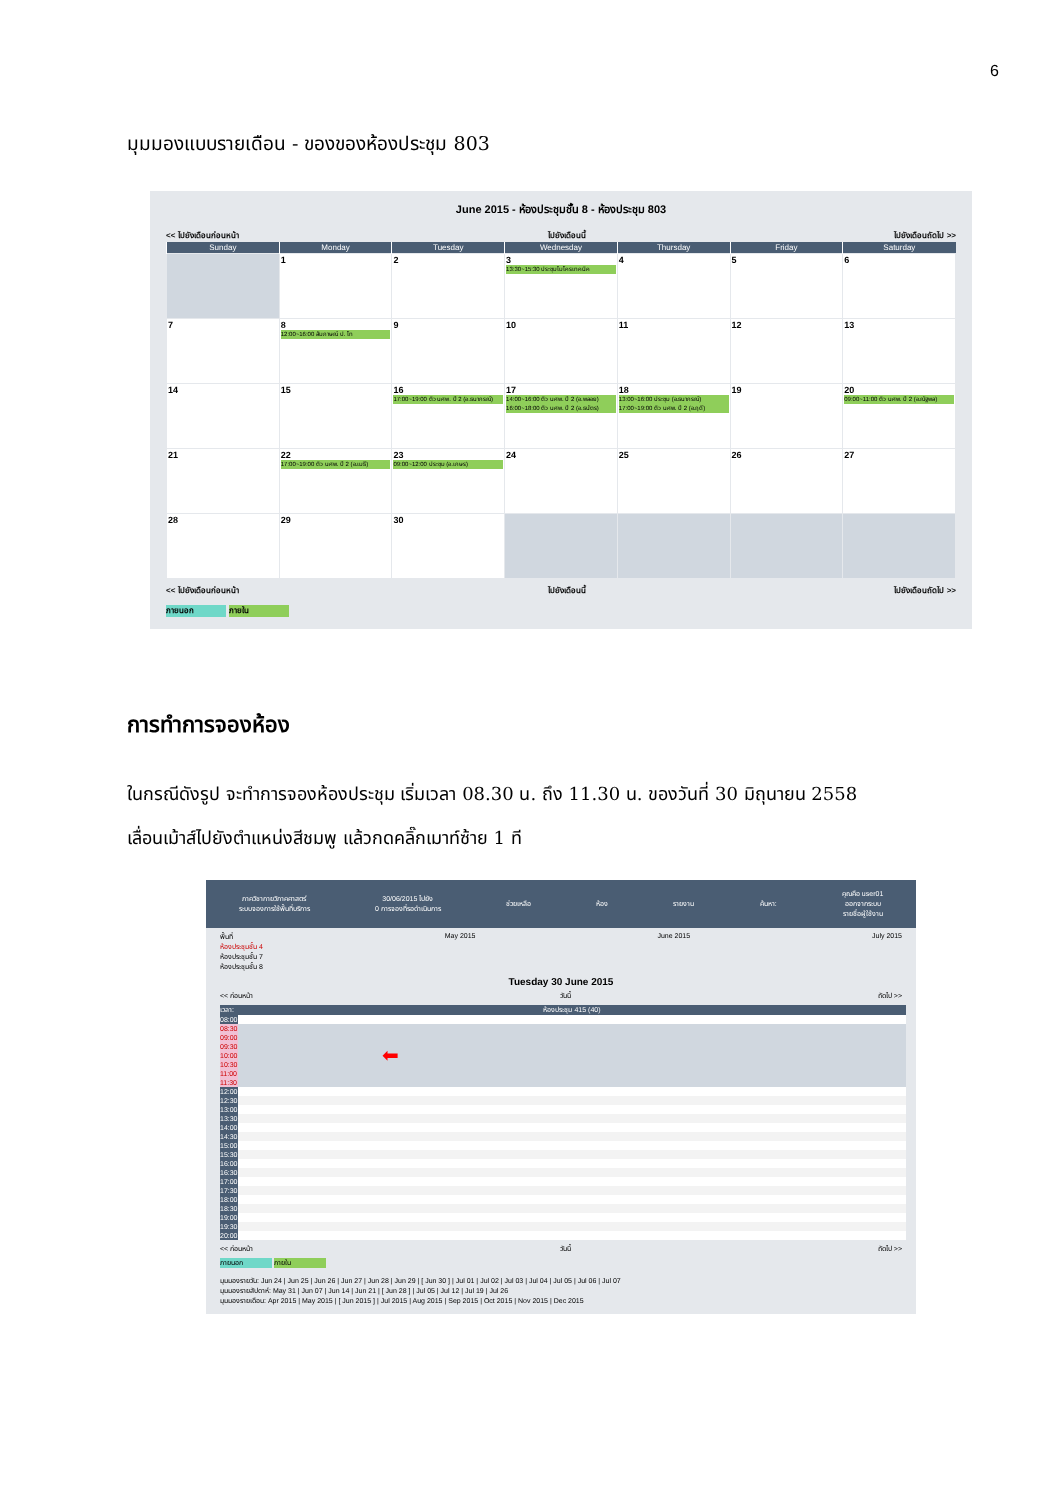6
มุมมองแบบรายเดือน - ของของห้องประชุม 803
June 2015 - ห้องประชุมชั้น 8 - ห้องประชุม 803
<< ไปยังเดือนก่อนหน้า ไปยังเดือนนี้ ไปยังเดือนถัดไป >>
| Sunday | Monday | Tuesday | Wednesday | Thursday | Friday | Saturday |
| --- | --- | --- | --- | --- | --- | --- |
| | 1 | 2 | 3 13:30~15:30 ประชุมไมโครเทคนิค | 4 | 5 | 6 |
| 7 | 8 12:00~16:00 สัมภาษณ์ ป. โท | 9 | 10 | 11 | 12 | 13 |
| 14 | 15 | 16 17:00~19:00 ติว นศพ. ปี 2 (อ.ธนากรณ์) | 17 14:00~16:00 ติว นศพ. ปี 2 (อ.พลอย) 16:00~18:00 ติว นศพ. ปี 2 (อ.ธนัตร) | 18 13:00~16:00 ประชุม (อ.ธนากรณ์) 17:00~19:00 ติว นศพ. ปี 2 (อ.ฤดี) | 19 | 20 09:00~11:00 ติว นศพ. ปี 2 (อ.ณัฐพล) |
| 21 | 22 17:00~19:00 ติว นศพ. ปี 2 (อ.เมธี) | 23 09:00~12:00 ประชุม (อ.เกษร) | 24 | 25 | 26 | 27 |
| 28 | 29 | 30 | | | | |
<< ไปยังเดือนก่อนหน้า ไปยังเดือนนี้ ไปยังเดือนถัดไป >>
ภายนอก ภายใน
การทำการจองห้อง
ในกรณีดังรูป จะทำการจองห้องประชุม เริ่มเวลา 08.30 น. ถึง 11.30 น. ของวันที่ 30 มิถุนายน 2558
เลื่อนเม้าส์ไปยังตำแหน่งสีชมพู แล้วกดคลิ๊กเมาท์ซ้าย 1 ที
ภาควิชากายวิภาคศาสตร์
ระบบจองการใช้พื้นที่บริการ
30/06/2015 ไปยัง
0 การจองที่รอดำเนินการ
ช่วยเหลือ ห้อง รายงาน ค้นหา:
คุณคือ user01
ออกจากระบบ
รายชื่อผู้ใช้งาน
พื้นที่
ห้องประชุมชั้น 4
ห้องประชุมชั้น 7
ห้องประชุมชั้น 8
May 2015 June 2015 July 2015
Tuesday 30 June 2015
<< ก่อนหน้า วันนี้ ถัดไป >>
| เวลา: | ห้องประชุม 415 (40) |
| 08:00 | |
| 08:30 | |
| 09:00 | |
| 09:30 | |
| 10:00 | ⬅ |
| 10:30 | |
| 11:00 | |
| 11:30 | |
| 12:00 | |
| 12:30 | |
| 13:00 | |
| 13:30 | |
| 14:00 | |
| 14:30 | |
| 15:00 | |
| 15:30 | |
| 16:00 | |
| 16:30 | |
| 17:00 | |
| 17:30 | |
| 18:00 | |
| 18:30 | |
| 19:00 | |
| 19:30 | |
| 20:00 | |
<< ก่อนหน้า วันนี้ ถัดไป >>
ภายนอก ภายใน
มุมมองรายวัน: Jun 24 | Jun 25 | Jun 26 | Jun 27 | Jun 28 | Jun 29 | [ Jun 30 ] | Jul 01 | Jul 02 | Jul 03 | Jul 04 | Jul 05 | Jul 06 | Jul 07
มุมมองรายสัปดาห์: May 31 | Jun 07 | Jun 14 | Jun 21 | [ Jun 28 ] | Jul 05 | Jul 12 | Jul 19 | Jul 26
มุมมองรายเดือน: Apr 2015 | May 2015 | [ Jun 2015 ] | Jul 2015 | Aug 2015 | Sep 2015 | Oct 2015 | Nov 2015 | Dec 2015